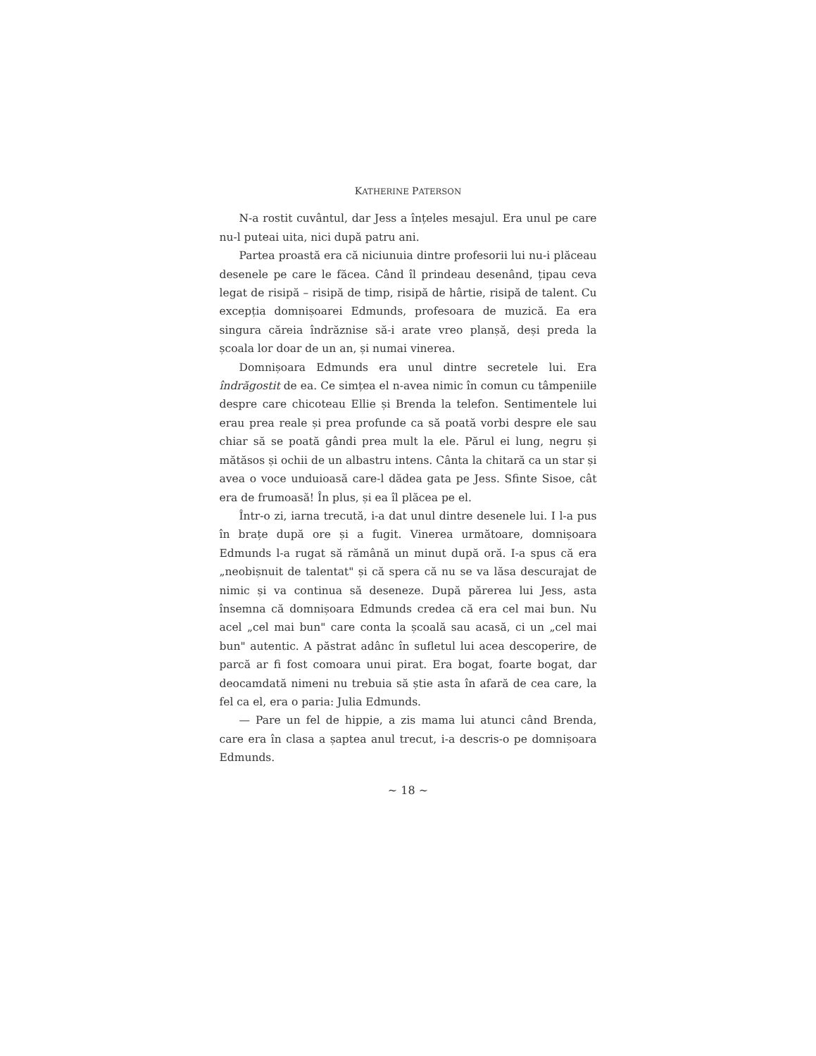KATHERINE PATERSON
N-a rostit cuvântul, dar Jess a înțeles mesajul. Era unul pe care nu-l puteai uita, nici după patru ani.
Partea proastă era că niciunuia dintre profesorii lui nu-i plăceau desenele pe care le făcea. Când îl prindeau desenând, țipau ceva legat de risipă – risipă de timp, risipă de hârtie, risipă de talent. Cu excepția domnișoarei Edmunds, profesoara de muzică. Ea era singura căreia îndrăznise să-i arate vreo planșă, deși preda la școala lor doar de un an, și numai vinerea.
Domnișoara Edmunds era unul dintre secretele lui. Era îndrăgostit de ea. Ce simțea el n-avea nimic în comun cu tâmpeniile despre care chicoteau Ellie și Brenda la telefon. Sentimentele lui erau prea reale și prea profunde ca să poată vorbi despre ele sau chiar să se poată gândi prea mult la ele. Părul ei lung, negru și mătăsos și ochii de un albastru intens. Cânta la chitară ca un star și avea o voce unduioasă care-l dădea gata pe Jess. Sfinte Sisoe, cât era de frumoasă! În plus, și ea îl plăcea pe el.
Într-o zi, iarna trecută, i-a dat unul dintre desenele lui. I l-a pus în brațe după ore și a fugit. Vinerea următoare, domnișoara Edmunds l-a rugat să rămână un minut după oră. I-a spus că era „neobișnuit de talentat" și că spera că nu se va lăsa descurajat de nimic și va continua să deseneze. După părerea lui Jess, asta însemna că domnișoara Edmunds credea că era cel mai bun. Nu acel „cel mai bun" care conta la școală sau acasă, ci un „cel mai bun" autentic. A păstrat adânc în sufletul lui acea descoperire, de parcă ar fi fost comoara unui pirat. Era bogat, foarte bogat, dar deocamdată nimeni nu trebuia să știe asta în afară de cea care, la fel ca el, era o paria: Julia Edmunds.
— Pare un fel de hippie, a zis mama lui atunci când Brenda, care era în clasa a șaptea anul trecut, i-a descris-o pe domnișoara Edmunds.
~ 18 ~